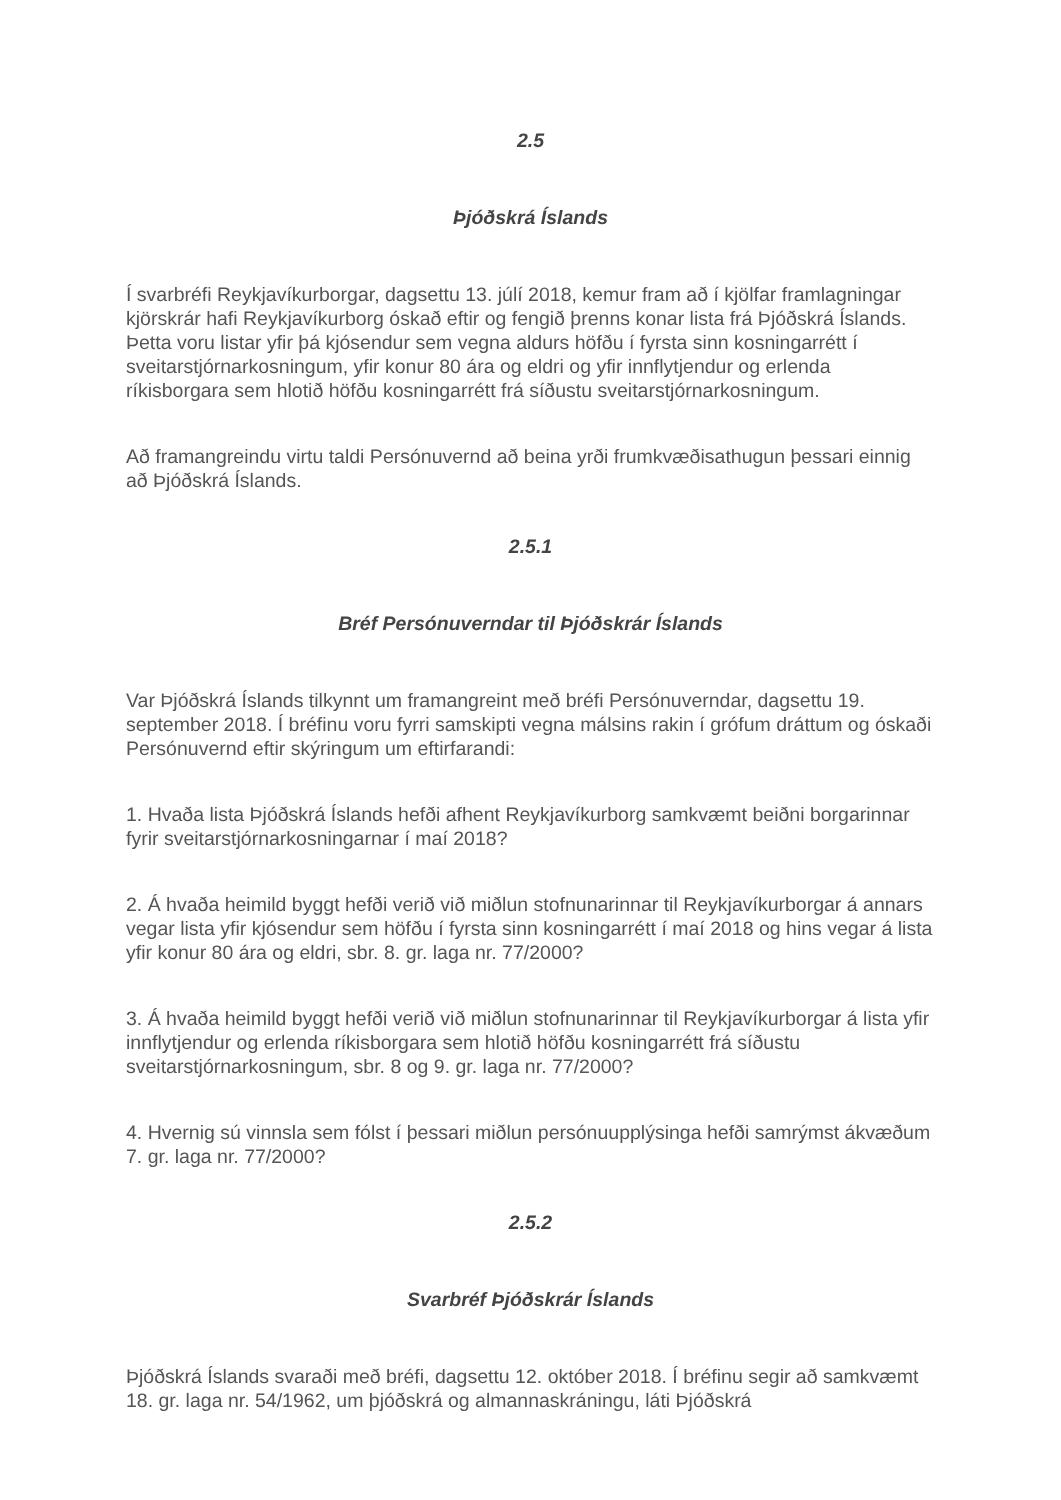2.5
Þjóðskrá Íslands
Í svarbréfi Reykjavíkurborgar, dagsettu 13. júlí 2018, kemur fram að í kjölfar framlagningar kjörskrár hafi Reykjavíkurborg óskað eftir og fengið þrenns konar lista frá Þjóðskrá Íslands. Þetta voru listar yfir þá kjósendur sem vegna aldurs höfðu í fyrsta sinn kosningarrétt í sveitarstjórnarkosningum, yfir konur 80 ára og eldri og yfir innflytjendur og erlenda ríkisborgara sem hlotið höfðu kosningarrétt frá síðustu sveitarstjórnarkosningum.
Að framangreindu virtu taldi Persónuvernd að beina yrði frumkvæðisathugun þessari einnig að Þjóðskrá Íslands.
2.5.1
Bréf Persónuverndar til Þjóðskrár Íslands
Var Þjóðskrá Íslands tilkynnt um framangreint með bréfi Persónuverndar, dagsettu 19. september 2018. Í bréfinu voru fyrri samskipti vegna málsins rakin í grófum dráttum og óskaði Persónuvernd eftir skýringum um eftirfarandi:
1. Hvaða lista Þjóðskrá Íslands hefði afhent Reykjavíkurborg samkvæmt beiðni borgarinnar fyrir sveitarstjórnarkosningarnar í maí 2018?
2. Á hvaða heimild byggt hefði verið við miðlun stofnunarinnar til Reykjavíkurborgar á annars vegar lista yfir kjósendur sem höfðu í fyrsta sinn kosningarrétt í maí 2018 og hins vegar á lista yfir konur 80 ára og eldri, sbr. 8. gr. laga nr. 77/2000?
3. Á hvaða heimild byggt hefði verið við miðlun stofnunarinnar til Reykjavíkurborgar á lista yfir innflytjendur og erlenda ríkisborgara sem hlotið höfðu kosningarrétt frá síðustu sveitarstjórnarkosningum, sbr. 8 og 9. gr. laga nr. 77/2000?
4. Hvernig sú vinnsla sem fólst í þessari miðlun persónuupplýsinga hefði samrýmst ákvæðum 7. gr. laga nr. 77/2000?
2.5.2
Svarbréf Þjóðskrár Íslands
Þjóðskrá Íslands svaraði með bréfi, dagsettu 12. október 2018. Í bréfinu segir að samkvæmt 18. gr. laga nr. 54/1962, um þjóðskrá og almannaskráningu, láti Þjóðskrá